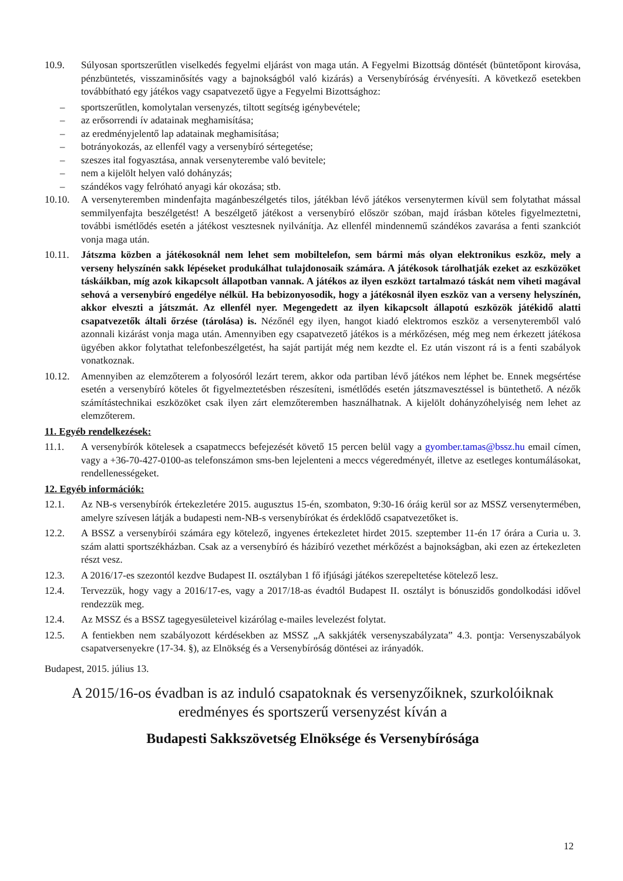10.9. Súlyosan sportszerűtlen viselkedés fegyelmi eljárást von maga után. A Fegyelmi Bizottság döntését (büntetőpont kirovása, pénzbüntetés, visszaminősítés vagy a bajnokságból való kizárás) a Versenybíróság érvényesíti. A következő esetekben továbbítható egy játékos vagy csapatvezető ügye a Fegyelmi Bizottsághoz:
– sportszerűtlen, komolytalan versenyzés, tiltott segítség igénybevétele;
– az erősorrendi ív adatainak meghamisítása;
– az eredményjelentő lap adatainak meghamisítása;
– botrányokozás, az ellenfél vagy a versenybíró sértegetése;
– szeszes ital fogyasztása, annak versenyterembe való bevitele;
– nem a kijelölt helyen való dohányzás;
– szándékos vagy felróható anyagi kár okozása; stb.
10.10. A versenyteremben mindenfajta magánbeszélgetés tilos, játékban lévő játékos versenytermen kívül sem folytathat mással semmilyenfajta beszélgetést! A beszélgető játékost a versenybíró először szóban, majd írásban köteles figyelmeztetni, további ismétlődés esetén a játékost vesztesnek nyilvánítja. Az ellenfél mindennemű szándékos zavarása a fenti szankciót vonja maga után.
10.11. Játszma közben a játékosoknál nem lehet sem mobiltelefon, sem bármi más olyan elektronikus eszköz, mely a verseny helyszínén sakk lépéseket produkálhat tulajdonosaik számára. A játékosok tárolhatják ezeket az eszközöket táskáikban, míg azok kikapcsolt állapotban vannak. A játékos az ilyen eszközt tartalmazó táskát nem viheti magával sehová a versenybíró engedélye nélkül. Ha bebizonyosodik, hogy a játékosnál ilyen eszköz van a verseny helyszínén, akkor elveszti a játszmát. Az ellenfél nyer. Megengedett az ilyen kikapcsolt állapotú eszközök játékidő alatti csapatvezetők általi őrzése (tárolása) is. Nézőnél egy ilyen, hangot kiadó elektromos eszköz a versenyteremből való azonnali kizárást vonja maga után. Amennyiben egy csapatvezető játékos is a mérkőzésen, még meg nem érkezett játékosa ügyében akkor folytathat telefonbeszélgetést, ha saját partiját még nem kezdte el. Ez után viszont rá is a fenti szabályok vonatkoznak.
10.12. Amennyiben az elemzőterem a folyosóról lezárt terem, akkor oda partiban lévő játékos nem léphet be. Ennek megsértése esetén a versenybíró köteles őt figyelmeztetésben részesíteni, ismétlődés esetén játszmavesztéssel is büntethető. A nézők számítástechnikai eszközöket csak ilyen zárt elemzőteremben használhatnak. A kijelölt dohányzóhelyiség nem lehet az elemzőterem.
11. Egyéb rendelkezések:
11.1. A versenybírók kötelesek a csapatmeccs befejezését követő 15 percen belül vagy a gyomber.tamas@bssz.hu email címen, vagy a +36-70-427-0100-as telefonszámon sms-ben lejelenteni a meccs végeredményét, illetve az esetleges kontumálásokat, rendellenességeket.
12. Egyéb információk:
12.1. Az NB-s versenybírók értekezletére 2015. augusztus 15-én, szombaton, 9:30-16 óráig kerül sor az MSSZ versenytermében, amelyre szívesen látják a budapesti nem-NB-s versenybírókat és érdeklődő csapatvezetőket is.
12.2. A BSSZ a versenybírói számára egy kötelező, ingyenes értekezletet hirdet 2015. szeptember 11-én 17 órára a Curia u. 3. szám alatti sportszékházban. Csak az a versenybíró és házibíró vezethet mérkőzést a bajnokságban, aki ezen az értekezleten részt vesz.
12.3. A 2016/17-es szezontól kezdve Budapest II. osztályban 1 fő ifjúsági játékos szerepeltetése kötelező lesz.
12.4. Tervezzük, hogy vagy a 2016/17-es, vagy a 2017/18-as évadtól Budapest II. osztályt is bónuszidős gondolkodási idővel rendezzük meg.
12.4. Az MSSZ és a BSSZ tagegyesületeivel kizárólag e-mailes levelezést folytat.
12.5. A fentiekben nem szabályozott kérdésekben az MSSZ „A sakkjáték versenyszabályzata” 4.3. pontja: Versenyszabályok csapatversenyekre (17-34. §), az Elnökség és a Versenybíróság döntései az irányadók.
Budapest, 2015. július 13.
A 2015/16-os évadban is az induló csapatoknak és versenyzőiknek, szurkolóiknak eredményes és sportszerű versenyzést kíván a
Budapesti Sakkszövetség Elnöksége és Versenybírósága
12